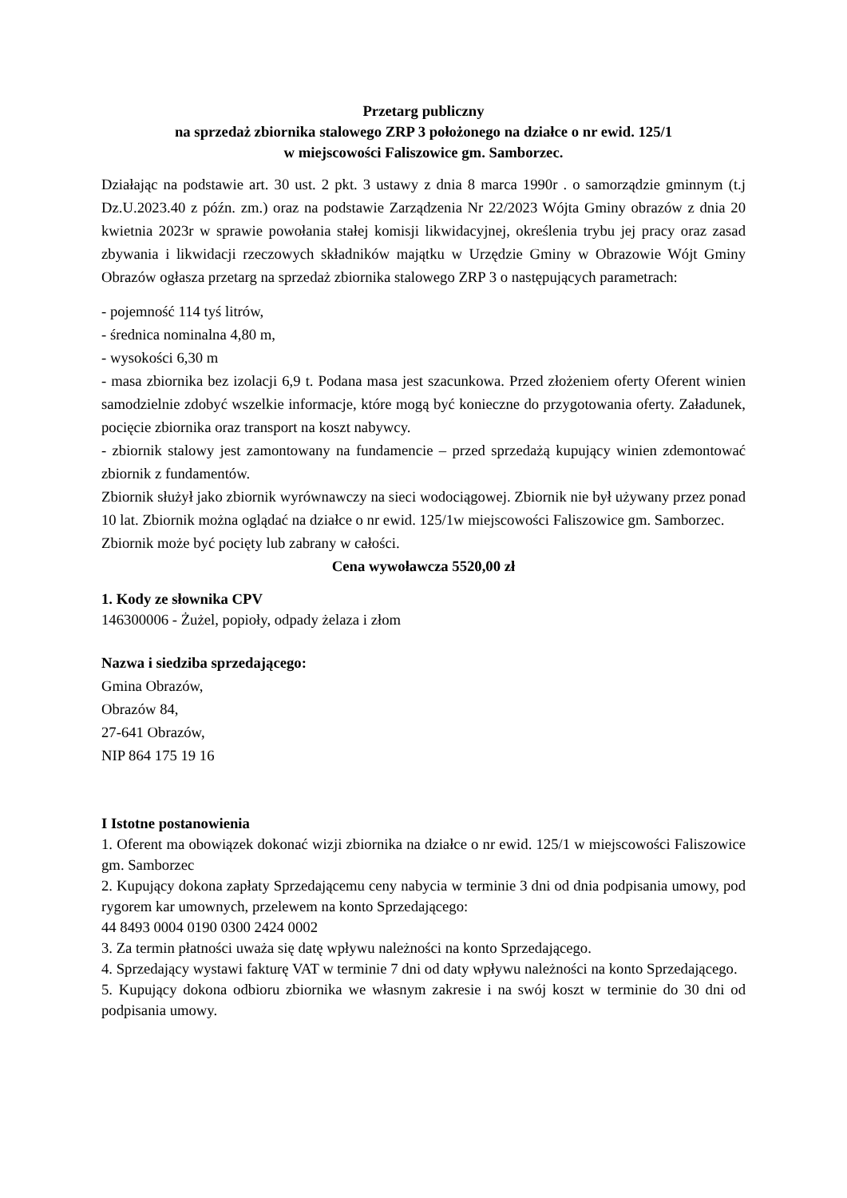Przetarg publiczny
na sprzedaż zbiornika stalowego ZRP 3 położonego na działce o nr ewid. 125/1
w miejscowości Faliszowice gm. Samborzec.
Działając na podstawie art. 30 ust. 2 pkt. 3 ustawy z dnia 8 marca 1990r . o samorządzie gminnym (t.j Dz.U.2023.40 z późn. zm.) oraz na podstawie Zarządzenia Nr 22/2023 Wójta Gminy obrazów z dnia 20 kwietnia 2023r w sprawie powołania stałej komisji likwidacyjnej, określenia trybu jej pracy oraz zasad zbywania i likwidacji rzeczowych składników majątku w Urzędzie Gminy w Obrazowie Wójt Gminy Obrazów ogłasza przetarg na sprzedaż zbiornika stalowego ZRP 3 o następujących parametrach:
- pojemność 114 tyś litrów,
- średnica nominalna 4,80 m,
- wysokości 6,30 m
- masa zbiornika bez izolacji 6,9 t. Podana masa jest szacunkowa. Przed złożeniem oferty Oferent winien samodzielnie zdobyć wszelkie informacje, które mogą być konieczne do przygotowania oferty. Załadunek, pocięcie zbiornika oraz transport na koszt nabywcy.
- zbiornik stalowy jest zamontowany na fundamencie – przed sprzedażą kupujący winien zdemontować zbiornik z fundamentów.
Zbiornik służył jako zbiornik wyrównawczy na sieci wodociągowej. Zbiornik nie był używany przez ponad 10 lat. Zbiornik można oglądać na działce o nr ewid. 125/1w miejscowości Faliszowice gm. Samborzec.
Zbiornik może być pocięty lub zabrany w całości.
Cena wywoławcza 5520,00 zł
1. Kody ze słownika CPV
146300006 - Żużel, popioły, odpady żelaza i złom
Nazwa i siedziba sprzedającego:
Gmina Obrazów,
Obrazów 84,
27-641 Obrazów,
NIP 864 175 19 16
I Istotne postanowienia
1. Oferent ma obowiązek dokonać wizji zbiornika na działce o nr ewid. 125/1 w miejscowości Faliszowice gm. Samborzec
2. Kupujący dokona zapłaty Sprzedającemu ceny nabycia w terminie 3 dni od dnia podpisania umowy, pod rygorem kar umownych, przelewem na konto Sprzedającego:
44 8493 0004 0190 0300 2424 0002
3. Za termin płatności uważa się datę wpływu należności na konto Sprzedającego.
4. Sprzedający wystawi fakturę VAT w terminie 7 dni od daty wpływu należności na konto Sprzedającego.
5. Kupujący dokona odbioru zbiornika we własnym zakresie i na swój koszt w terminie do 30 dni od podpisania umowy.